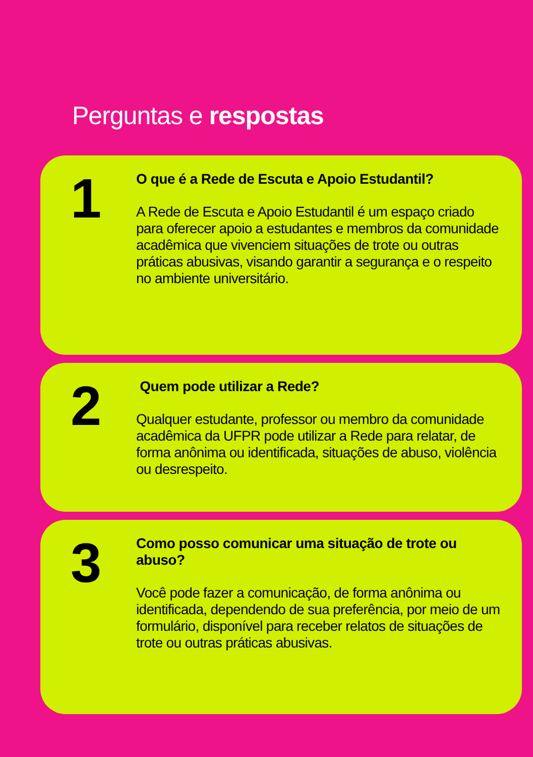Perguntas e respostas
1
O que é a Rede de Escuta e Apoio Estudantil?
A Rede de Escuta e Apoio Estudantil é um espaço criado para oferecer apoio a estudantes e membros da comunidade acadêmica que vivenciem situações de trote ou outras práticas abusivas, visando garantir a segurança e o respeito no ambiente universitário.
2
Quem pode utilizar a Rede?
Qualquer estudante, professor ou membro da comunidade acadêmica da UFPR pode utilizar a Rede para relatar, de forma anônima ou identificada, situações de abuso, violência ou desrespeito.
3
Como posso comunicar uma situação de trote ou abuso?
Você pode fazer a comunicação, de forma anônima ou identificada, dependendo de sua preferência, por meio de um formulário, disponível para receber relatos de situações de trote ou outras práticas abusivas.